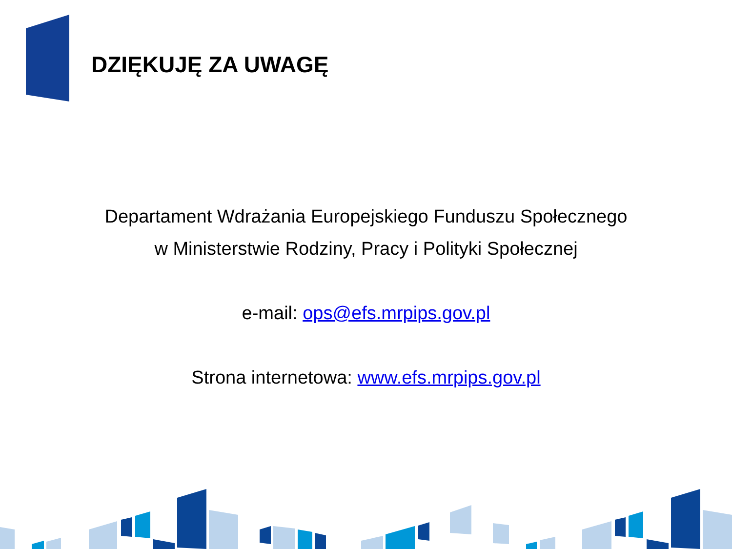DZIĘKUJĘ ZA UWAGĘ
Departament Wdrażania Europejskiego Funduszu Społecznego
w Ministerstwie Rodziny, Pracy i Polityki Społecznej
e-mail: ops@efs.mrpips.gov.pl
Strona internetowa: www.efs.mrpips.gov.pl